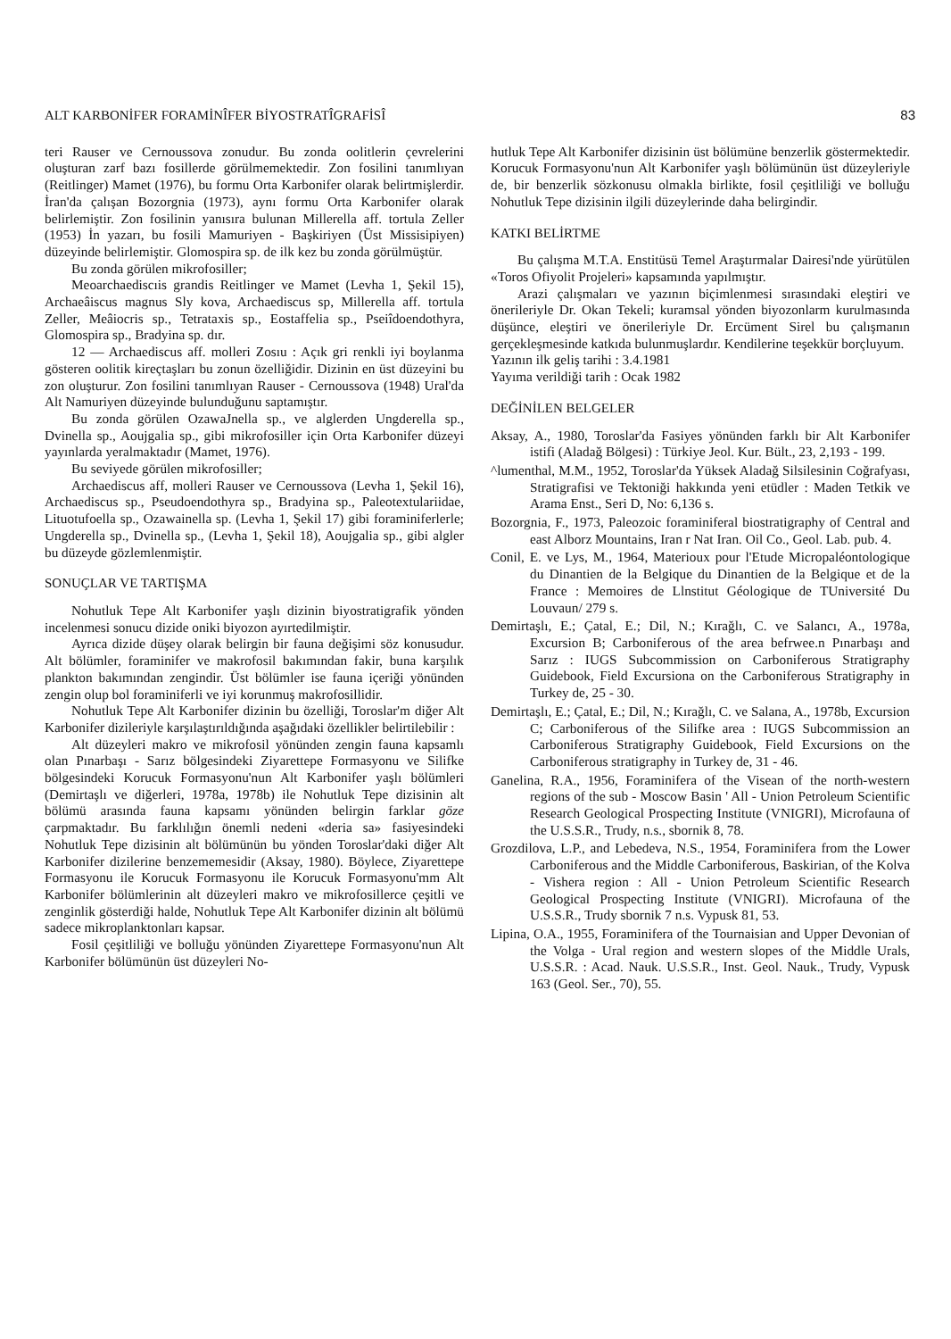ALT KARBONİFER FORAMİNÎFER BİYOSTRATÎGRAFİSÎ 83
teri Rauser ve Cernoussova zonudur. Bu zonda oolitlerin çevrelerini oluşturan zarf bazı fosillerde görülmemektedir. Zon fosilini tanımlıyan (Reitlinger) Mamet (1976), bu formu Orta Karbonifer olarak belirtmişlerdir. İran'da çalışan Bozorgnia (1973), aynı formu Orta Karbonifer olarak belirlemiştir. Zon fosilinin yanısıra bulunan Millerella aff. tortula Zeller (1953) İn yazarı, bu fosili Mamuriyen - Başkiriyen (Üst Missisipiyen) düzeyinde belirlemiştir. Glomospira sp. de ilk kez bu zonda görülmüştür.
Bu zonda görülen mikrofosiller;
Meoarchaediscıis grandis Reitlinger ve Mamet (Levha 1, Şekil 15), Archaeâiscus magnus Sly kova, Archaediscus sp, Millerella aff. tortula Zeller, Meâiocris sp., Tetrataxis sp., Eostaffelia sp., Pseiîdoendothyra, Glomospira sp., Bradyina sp. dır.
12 — Archaediscus aff. molleri Zosıu : Açık gri renkli iyi boylanma gösteren oolitik kireçtaşları bu zonun özelliğidir. Dizinin en üst düzeyini bu zon oluşturur. Zon fosilini tanımlıyan Rauser - Cernoussova (1948) Ural'da Alt Namuriyen düzeyinde bulunduğunu saptamıştır.
Bu zonda görülen OzawaJnella sp., ve alglerden Ungderella sp., Dvinella sp., Aoujgalia sp., gibi mikrofosiller için Orta Karbonifer düzeyi yayınlarda yeralmaktadır (Mamet, 1976).
Bu seviyede görülen mikrofosiller;
Archaediscus aff, molleri Rauser ve Cernoussova (Levha 1, Şekil 16), Archaediscus sp., Pseudoendothyra sp., Bradyina sp., Paleotextulariidae, Lituotufoella sp., Ozawainella sp. (Levha 1, Şekil 17) gibi foraminiferlerle; Ungderella sp., Dvinella sp., (Levha 1, Şekil 18), Aoujgalia sp., gibi algler bu düzeyde gözlemlenmiştir.
SONUÇLAR VE TARTIŞMA
Nohutluk Tepe Alt Karbonifer yaşlı dizinin biyostratigrafik yönden incelenmesi sonucu dizide oniki biyozon ayırtedilmiştir.
Ayrıca dizide düşey olarak belirgin bir fauna değişimi söz konusudur. Alt bölümler, foraminifer ve makrofosil bakımından fakir, buna karşılık plankton bakımından zengindir. Üst bölümler ise fauna içeriği yönünden zengin olup bol foraminiferli ve iyi korunmuş makrofosillidir.
Nohutluk Tepe Alt Karbonifer dizinin bu özelliği, Toroslar'm diğer Alt Karbonifer dizileriyle karşılaştırıldığında aşağıdaki özellikler belirtilebilir :
Alt düzeyleri makro ve mikrofosil yönünden zengin fauna kapsamlı olan Pınarbaşı - Sarız bölgesindeki Ziyarettepe Formasyonu ve Silifke bölgesindeki Korucuk Formasyonu'nun Alt Karbonifer yaşlı bölümleri (Demirtaşlı ve diğerleri, 1978a, 1978b) ile Nohutluk Tepe dizisinin alt bölümü arasında fauna kapsamı yönünden belirgin farklar göze çarpmaktadır. Bu farklılığın önemli nedeni «deria sa» fasiyesindeki Nohutluk Tepe dizisinin alt bölümünün bu yönden Toroslar'daki diğer Alt Karbonifer dizilerine benzememesidir (Aksay, 1980). Böylece, Ziyarettepe Formasyonu ile Korucuk Formasyonu ile Korucuk Formasyonu'mm Alt Karbonifer bölümlerinin alt düzeyleri makro ve mikrofosillerce çeşitli ve zenginlik gösterdiği halde, Nohutluk Tepe Alt Karbonifer dizinin alt bölümü sadece mikroplanktonları kapsar.
Fosil çeşitliliği ve bolluğu yönünden Ziyarettepe Formasyonu'nun Alt Karbonifer bölümünün üst düzeyleri No-
hutluk Tepe Alt Karbonifer dizisinin üst bölümüne benzerlik göstermektedir. Korucuk Formasyonu'nun Alt Karbonifer yaşlı bölümünün üst düzeyleriyle de, bir benzerlik sözkonusu olmakla birlikte, fosil çeşitliliği ve bolluğu Nohutluk Tepe dizisinin ilgili düzeylerinde daha belirgindir.
KATKI BELİRTME
Bu çalışma M.T.A. Enstitüsü Temel Araştırmalar Dairesi'nde yürütülen «Toros Ofiyolit Projeleri» kapsamında yapılmıştır.
Arazi çalışmaları ve yazının biçimlenmesi sırasındaki eleştiri ve önerileriyle Dr. Okan Tekeli; kuramsal yönden biyozonlarm kurulmasında düşünce, eleştiri ve önerileriyle Dr. Ercüment Sirel bu çalışmanın gerçekleşmesinde katkıda bulunmuşlardır. Kendilerine teşekkür borçluyum.
Yazının ilk geliş tarihi : 3.4.1981
Yayıma verildiği tarih : Ocak 1982
DEĞİNİLEN BELGELER
Aksay, A., 1980, Toroslar'da Fasiyes yönünden farklı bir Alt Karbonifer istifi (Aladağ Bölgesi) : Türkiye Jeol. Kur. Bült., 23, 2,193 - 199.
^lumenthal, M.M., 1952, Toroslar'da Yüksek Aladağ Silsilesinin Coğrafyası, Stratigrafisi ve Tektoniği hakkında yeni etüdler : Maden Tetkik ve Arama Enst., Seri D, No: 6,136 s.
Bozorgnia, F., 1973, Paleozoic foraminiferal biostratigraphy of Central and east Alborz Mountains, Iran r Nat Iran. Oil Co., Geol. Lab. pub. 4.
Conil, E. ve Lys, M., 1964, Materioux pour l'Etude Micropaléontologique du Dinantien de la Belgique du Dinantien de la Belgique et de la France : Memoires de Llnstitut Géologique de TUniversité Du Louvaun/ 279 s.
Demirtaşlı, E.; Çatal, E.; Dil, N.; Kırağlı, C. ve Salancı, A., 1978a, Excursion B; Carboniferous of the area befrwee.n Pınarbaşı and Sarız : IUGS Subcommission on Carboniferous Stratigraphy Guidebook, Field Excursiona on the Carboniferous Stratigraphy in Turkey de, 25 - 30.
Demirtaşlı, E.; Çatal, E.; Dil, N.; Kırağlı, C. ve Salana, A., 1978b, Excursion C; Carboniferous of the Silifke area : IUGS Subcommission an Carboniferous Stratigraphy Guidebook, Field Excursions on the Carboniferous stratigraphy in Turkey de, 31 - 46.
Ganelina, R.A., 1956, Foraminifera of the Visean of the north-western regions of the sub - Moscow Basin ' All - Union Petroleum Scientific Research Geological Prospecting Institute (VNIGRI), Microfauna of the U.S.S.R., Trudy, n.s., sbornik 8, 78.
Grozdilova, L.P., and Lebedeva, N.S., 1954, Foraminifera from the Lower Carboniferous and the Middle Carboniferous, Baskirian, of the Kolva - Vishera region : All - Union Petroleum Scientific Research Geological Prospecting Institute (VNIGRI). Microfauna of the U.S.S.R., Trudy sbornik 7 n.s. Vypusk 81, 53.
Lipina, O.A., 1955, Foraminifera of the Tournaisian and Upper Devonian of the Volga - Ural region and western slopes of the Middle Urals, U.S.S.R. : Acad. Nauk. U.S.S.R., Inst. Geol. Nauk., Trudy, Vypusk 163 (Geol. Ser., 70), 55.